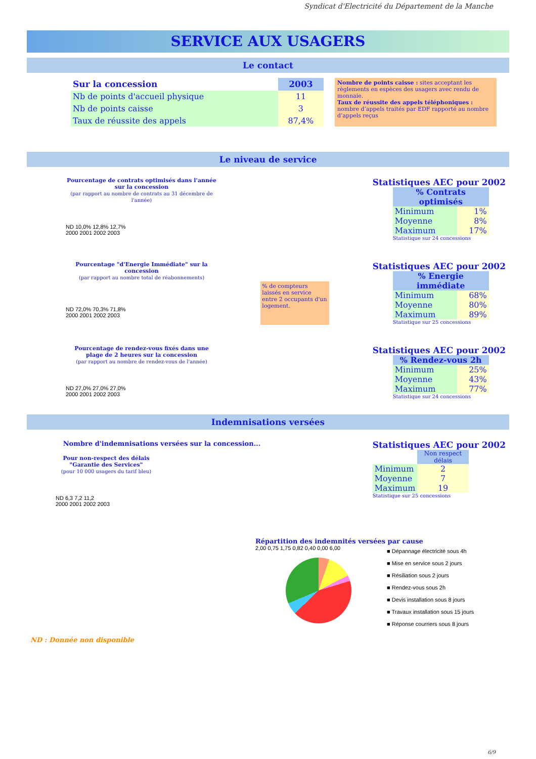Syndicat d'Electricité du Département de la Manche
SERVICE AUX USAGERS
Le contact
| Sur la concession | 2003 |
| Nb de points d'accueil physique | 11 |
| Nb de points caisse | 3 |
| Taux de réussite des appels | 87,4% |
Nombre de points caisse : sites acceptant les règlements en espèces des usagers avec rendu de monnaie.
Taux de réussite des appels téléphoniques : nombre d’appels traités par EDF rapporté au nombre d’appels reçus
Le niveau de service
Pourcentage de contrats optimisés dans l'année sur la concession
(par rapport au nombre de contrats au 31 décembre de l'année)
ND 10,0% 12,8% 12,7%
2000 2001 2002 2003
Statistiques AEC pour 2002
| % Contrats optimisés | |
| Minimum | 1% |
| Moyenne | 8% |
| Maximum | 17% |
Statistique sur 24 concessions
Pourcentage "d'Energie Immédiate" sur la concession
(par rapport au nombre total de réabonnements)
ND 72,0% 70,3% 71,8%
2000 2001 2002 2003
% de compteurs laissés en service entre 2 occupants d'un logement.
Statistiques AEC pour 2002
| % Energie immédiate | |
| Minimum | 68% |
| Moyenne | 80% |
| Maximum | 89% |
Statistique sur 25 concessions
Pourcentage de rendez-vous fixés dans une plage de 2 heures sur la concession
(par rapport au nombre de rendez-vous de l'année)
ND 27,0% 27,0% 27,0%
2000 2001 2002 2003
Statistiques AEC pour 2002
| % Rendez-vous 2h | |
| Minimum | 25% |
| Moyenne | 43% |
| Maximum | 77% |
Statistique sur 24 concessions
Indemnisations versées
Nombre d'indemnisations versées sur la concession...
Pour non-respect des délais "Garantie des Services"
(pour 10 000 usagers du tarif bleu)
ND 6,3 7,2 11,2
2000 2001 2002 2003
Statistiques AEC pour 2002
| | Non respect délais |
| Minimum | 2 |
| Moyenne | 7 |
| Maximum | 19 |
Statistique sur 25 concessions
Répartition des indemnités versées par cause
2,00 0,75 1,75 0,82 0,40 0,00 6,00
■ Dépannage électricité sous 4h
■ Mise en service sous 2 jours
■ Résiliation sous 2 jours
■ Rendez-vous sous 2h
■ Devis installation sous 8 jours
■ Travaux installation sous 15 jours
■ Réponse courriers sous 8 jours
ND : Donnée non disponible
6/9